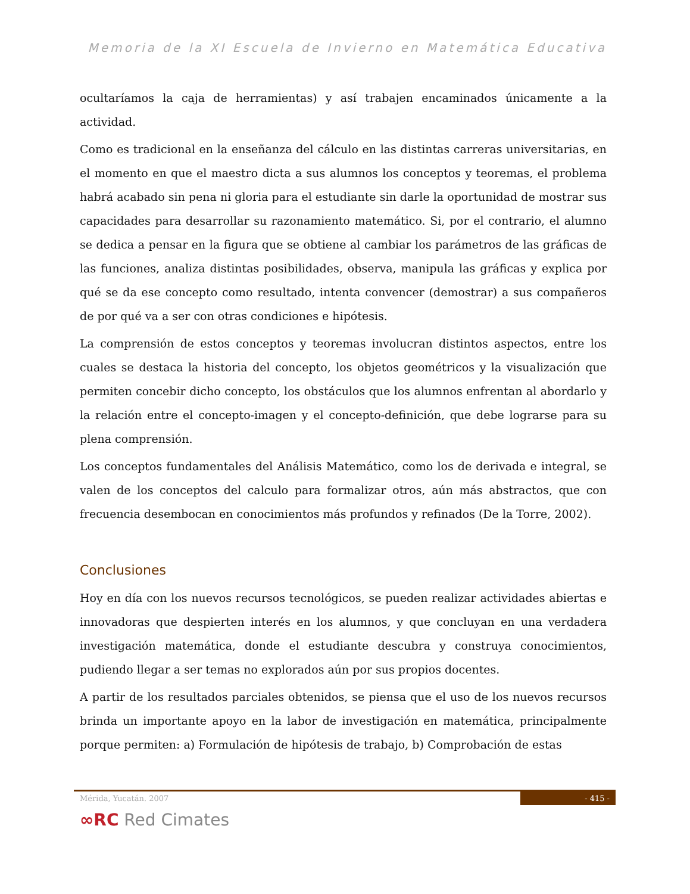Memoria de la XI Escuela de Invierno en Matemática Educativa
ocultaríamos la caja de herramientas) y así trabajen encaminados únicamente a la actividad.
Como es tradicional en la enseñanza del cálculo en las distintas carreras universitarias, en el momento en que el maestro dicta a sus alumnos los conceptos y teoremas, el problema habrá acabado sin pena ni gloria para el estudiante sin darle la oportunidad de mostrar sus capacidades para desarrollar su razonamiento matemático. Si, por el contrario, el alumno se dedica a pensar en la figura que se obtiene al cambiar los parámetros de las gráficas de las funciones, analiza distintas posibilidades, observa, manipula las gráficas y explica por qué se da ese concepto como resultado, intenta convencer (demostrar) a sus compañeros de por qué va a ser con otras condiciones e hipótesis.
La comprensión de estos conceptos y teoremas involucran distintos aspectos, entre los cuales se destaca la historia del concepto, los objetos geométricos y la visualización que permiten concebir dicho concepto, los obstáculos que los alumnos enfrentan al abordarlo y la relación entre el concepto-imagen y el concepto-definición, que debe lograrse para su plena comprensión.
Los conceptos fundamentales del Análisis Matemático, como los de derivada e integral, se valen de los conceptos del calculo para formalizar otros, aún más abstractos, que con frecuencia desembocan en conocimientos más profundos y refinados (De la Torre, 2002).
Conclusiones
Hoy en día con los nuevos recursos tecnológicos, se pueden realizar actividades abiertas e innovadoras que despierten interés en los alumnos, y que concluyan en una verdadera investigación matemática, donde el estudiante descubra y construya conocimientos, pudiendo llegar a ser temas no explorados aún por sus propios docentes.
A partir de los resultados parciales obtenidos, se piensa que el uso de los nuevos recursos brinda un importante apoyo en la labor de investigación en matemática, principalmente porque permiten: a) Formulación de hipótesis de trabajo, b) Comprobación de estas
Mérida, Yucatán. 2007 - 415 -
∞RC Red Cimates